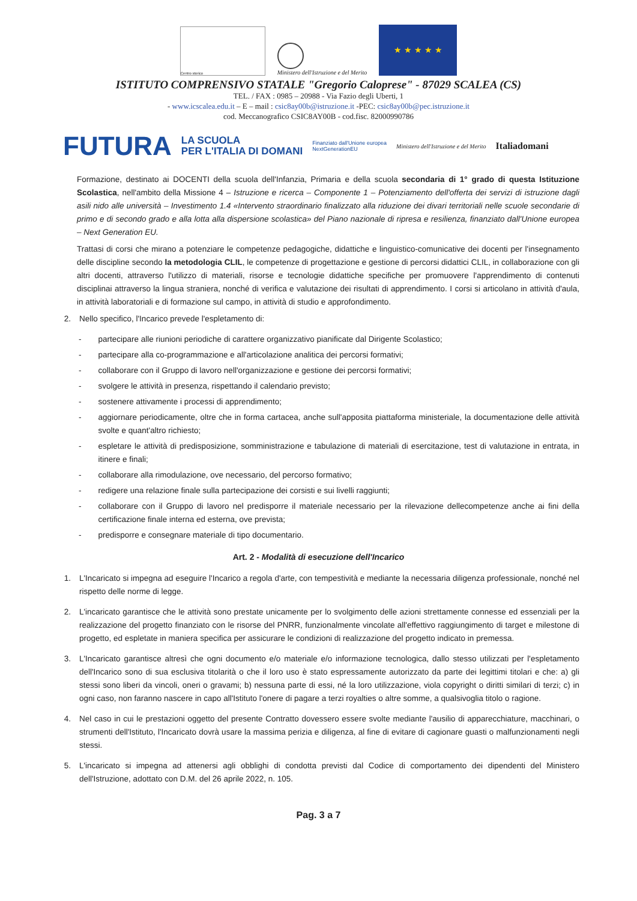Centro storico
Ministero dell'Istruzione e del Merito
★ ★ ★ ★ ★
ISTITUTO COMPRENSIVO STATALE "Gregorio Caloprese" - 87029 SCALEA (CS)
TEL. / FAX : 0985 – 20988 - Via Fazio degli Uberti, 1
- www.icscalea.edu.it – E – mail : csic8ay00b@istruzione.it -PEC: csic8ay00b@pec.istruzione.it
cod. Meccanografico CSIC8AY00B - cod.fisc. 82000990786
FUTURA LA SCUOLA
PER L'ITALIA DI DOMANI Finanziato dall'Unione europea
NextGenerationEU Ministero dell'Istruzione e del Merito Italiadomani
Formazione, destinato ai DOCENTI della scuola dell'Infanzia, Primaria e della scuola secondaria di 1° grado di questa Istituzione Scolastica, nell'ambito della Missione 4 – Istruzione e ricerca – Componente 1 – Potenziamento dell'offerta dei servizi di istruzione dagli asili nido alle università – Investimento 1.4 «Intervento straordinario finalizzato alla riduzione dei divari territoriali nelle scuole secondarie di primo e di secondo grado e alla lotta alla dispersione scolastica» del Piano nazionale di ripresa e resilienza, finanziato dall'Unione europea – Next Generation EU.
Trattasi di corsi che mirano a potenziare le competenze pedagogiche, didattiche e linguistico-comunicative dei docenti per l'insegnamento delle discipline secondo la metodologia CLIL, le competenze di progettazione e gestione di percorsi didattici CLIL, in collaborazione con gli altri docenti, attraverso l'utilizzo di materiali, risorse e tecnologie didattiche specifiche per promuovere l'apprendimento di contenuti disciplinai attraverso la lingua straniera, nonché di verifica e valutazione dei risultati di apprendimento. I corsi si articolano in attività d'aula, in attività laboratoriali e di formazione sul campo, in attività di studio e approfondimento.
2. Nello specifico, l'Incarico prevede l'espletamento di:
- partecipare alle riunioni periodiche di carattere organizzativo pianificate dal Dirigente Scolastico;
- partecipare alla co-programmazione e all'articolazione analitica dei percorsi formativi;
- collaborare con il Gruppo di lavoro nell'organizzazione e gestione dei percorsi formativi;
- svolgere le attività in presenza, rispettando il calendario previsto;
- sostenere attivamente i processi di apprendimento;
- aggiornare periodicamente, oltre che in forma cartacea, anche sull'apposita piattaforma ministeriale, la documentazione delle attività svolte e quant'altro richiesto;
- espletare le attività di predisposizione, somministrazione e tabulazione di materiali di esercitazione, test di valutazione in entrata, in itinere e finali;
- collaborare alla rimodulazione, ove necessario, del percorso formativo;
- redigere una relazione finale sulla partecipazione dei corsisti e sui livelli raggiunti;
- collaborare con il Gruppo di lavoro nel predisporre il materiale necessario per la rilevazione dellecompetenze anche ai fini della certificazione finale interna ed esterna, ove prevista;
- predisporre e consegnare materiale di tipo documentario.
Art. 2 - Modalità di esecuzione dell'Incarico
1. L'Incaricato si impegna ad eseguire l'Incarico a regola d'arte, con tempestività e mediante la necessaria diligenza professionale, nonché nel rispetto delle norme di legge.
2. L'incaricato garantisce che le attività sono prestate unicamente per lo svolgimento delle azioni strettamente connesse ed essenziali per la realizzazione del progetto finanziato con le risorse del PNRR, funzionalmente vincolate all'effettivo raggiungimento di target e milestone di progetto, ed espletate in maniera specifica per assicurare le condizioni di realizzazione del progetto indicato in premessa.
3. L'Incaricato garantisce altresì che ogni documento e/o materiale e/o informazione tecnologica, dallo stesso utilizzati per l'espletamento dell'Incarico sono di sua esclusiva titolarità o che il loro uso è stato espressamente autorizzato da parte dei legittimi titolari e che: a) gli stessi sono liberi da vincoli, oneri o gravami; b) nessuna parte di essi, né la loro utilizzazione, viola copyright o diritti similari di terzi; c) in ogni caso, non faranno nascere in capo all'Istituto l'onere di pagare a terzi royalties o altre somme, a qualsivoglia titolo o ragione.
4. Nel caso in cui le prestazioni oggetto del presente Contratto dovessero essere svolte mediante l'ausilio di apparecchiature, macchinari, o strumenti dell'Istituto, l'Incaricato dovrà usare la massima perizia e diligenza, al fine di evitare di cagionare guasti o malfunzionamenti negli stessi.
5. L'incaricato si impegna ad attenersi agli obblighi di condotta previsti dal Codice di comportamento dei dipendenti del Ministero dell'Istruzione, adottato con D.M. del 26 aprile 2022, n. 105.
Pag. 3 a 7